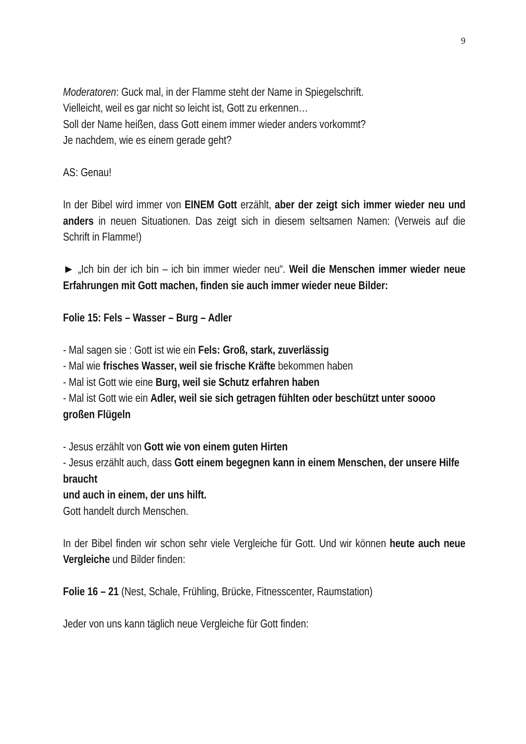9
Moderatoren: Guck mal, in der Flamme steht der Name in Spiegelschrift.
Vielleicht, weil es gar nicht so leicht ist, Gott zu erkennen…
Soll der Name heißen, dass Gott einem immer wieder anders vorkommt?
Je nachdem, wie es einem gerade geht?
AS: Genau!
In der Bibel wird immer von EINEM Gott erzählt, aber der zeigt sich immer wieder neu und anders in neuen Situationen. Das zeigt sich in diesem seltsamen Namen: (Verweis auf die Schrift in Flamme!)
► „Ich bin der ich bin – ich bin immer wieder neu“. Weil die Menschen immer wieder neue Erfahrungen mit Gott machen, finden sie auch immer wieder neue Bilder:
Folie 15: Fels – Wasser – Burg – Adler
- Mal sagen sie : Gott ist wie ein Fels: Groß, stark, zuverlässig
- Mal wie frisches Wasser, weil sie frische Kräfte bekommen haben
- Mal ist Gott wie eine Burg, weil sie Schutz erfahren haben
- Mal ist Gott wie ein Adler, weil sie sich getragen fühlten oder beschützt unter soooo großen Flügeln
- Jesus erzählt von Gott wie von einem guten Hirten
- Jesus erzählt auch, dass Gott einem begegnen kann in einem Menschen, der unsere Hilfe braucht
und auch in einem, der uns hilft.
Gott handelt durch Menschen.
In der Bibel finden wir schon sehr viele Vergleiche für Gott. Und wir können heute auch neue Vergleiche und Bilder finden:
Folie 16 – 21 (Nest, Schale, Frühling, Brücke, Fitnesscenter, Raumstation)
Jeder von uns kann täglich neue Vergleiche für Gott finden: